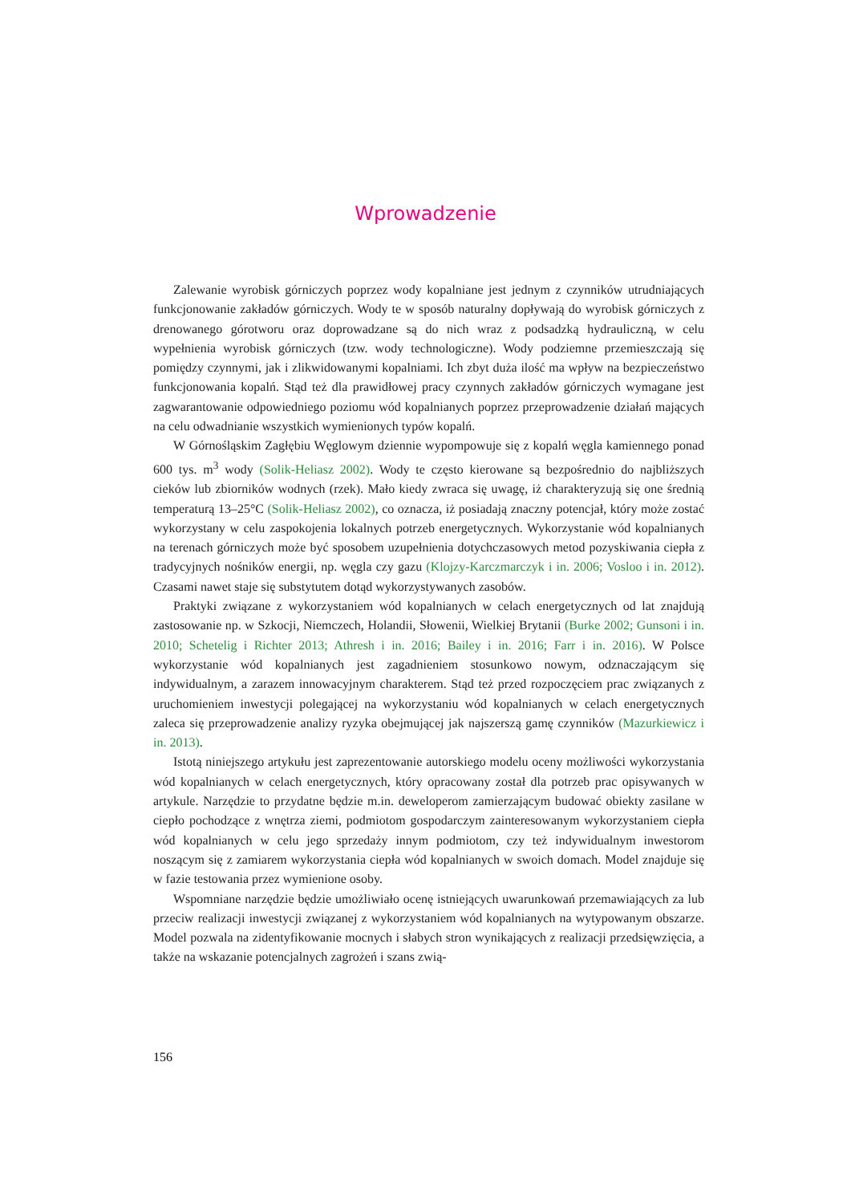Wprowadzenie
Zalewanie wyrobisk górniczych poprzez wody kopalniane jest jednym z czynników utrudniających funkcjonowanie zakładów górniczych. Wody te w sposób naturalny dopływają do wyrobisk górniczych z drenowanego górotworu oraz doprowadzane są do nich wraz z podsadzką hydrauliczną, w celu wypełnienia wyrobisk górniczych (tzw. wody technologiczne). Wody podziemne przemieszczają się pomiędzy czynnymi, jak i zlikwidowanymi kopalniami. Ich zbyt duża ilość ma wpływ na bezpieczeństwo funkcjonowania kopalń. Stąd też dla prawidłowej pracy czynnych zakładów górniczych wymagane jest zagwarantowanie odpowiedniego poziomu wód kopalnianych poprzez przeprowadzenie działań mających na celu odwadnianie wszystkich wymienionych typów kopalń.
W Górnośląskim Zagłębiu Węglowym dziennie wypompowuje się z kopalń węgla kamiennego ponad 600 tys. m<sup>3</sup> wody (Solik-Heliasz 2002). Wody te często kierowane są bezpośrednio do najbliższych cieków lub zbiorników wodnych (rzek). Mało kiedy zwraca się uwagę, iż charakteryzują się one średnią temperaturą 13–25°C (Solik-Heliasz 2002), co oznacza, iż posiadają znaczny potencjał, który może zostać wykorzystany w celu zaspokojenia lokalnych potrzeb energetycznych. Wykorzystanie wód kopalnianych na terenach górniczych może być sposobem uzupełnienia dotychczasowych metod pozyskiwania ciepła z tradycyjnych nośników energii, np. węgla czy gazu (Klojzy-Karczmarczyk i in. 2006; Vosloo i in. 2012). Czasami nawet staje się substytutem dotąd wykorzystywanych zasobów.
Praktyki związane z wykorzystaniem wód kopalnianych w celach energetycznych od lat znajdują zastosowanie np. w Szkocji, Niemczech, Holandii, Słowenii, Wielkiej Brytanii (Burke 2002; Gunsoni i in. 2010; Schetelig i Richter 2013; Athresh i in. 2016; Bailey i in. 2016; Farr i in. 2016). W Polsce wykorzystanie wód kopalnianych jest zagadnieniem stosunkowo nowym, odznaczającym się indywidualnym, a zarazem innowacyjnym charakterem. Stąd też przed rozpoczęciem prac związanych z uruchomieniem inwestycji polegającej na wykorzystaniu wód kopalnianych w celach energetycznych zaleca się przeprowadzenie analizy ryzyka obejmującej jak najszerszą gamę czynników (Mazurkiewicz i in. 2013).
Istotą niniejszego artykułu jest zaprezentowanie autorskiego modelu oceny możliwości wykorzystania wód kopalnianych w celach energetycznych, który opracowany został dla potrzeb prac opisywanych w artykule. Narzędzie to przydatne będzie m.in. deweloperom zamierzającym budować obiekty zasilane w ciepło pochodzące z wnętrza ziemi, podmiotom gospodarczym zainteresowanym wykorzystaniem ciepła wód kopalnianych w celu jego sprzedaży innym podmiotom, czy też indywidualnym inwestorom noszącym się z zamiarem wykorzystania ciepła wód kopalnianych w swoich domach. Model znajduje się w fazie testowania przez wymienione osoby.
Wspomniane narzędzie będzie umożliwiało ocenę istniejących uwarunkowań przemawiających za lub przeciw realizacji inwestycji związanej z wykorzystaniem wód kopalnianych na wytypowanym obszarze. Model pozwala na zidentyfikowanie mocnych i słabych stron wynikających z realizacji przedsięwzięcia, a także na wskazanie potencjalnych zagrożeń i szans zwią-
156